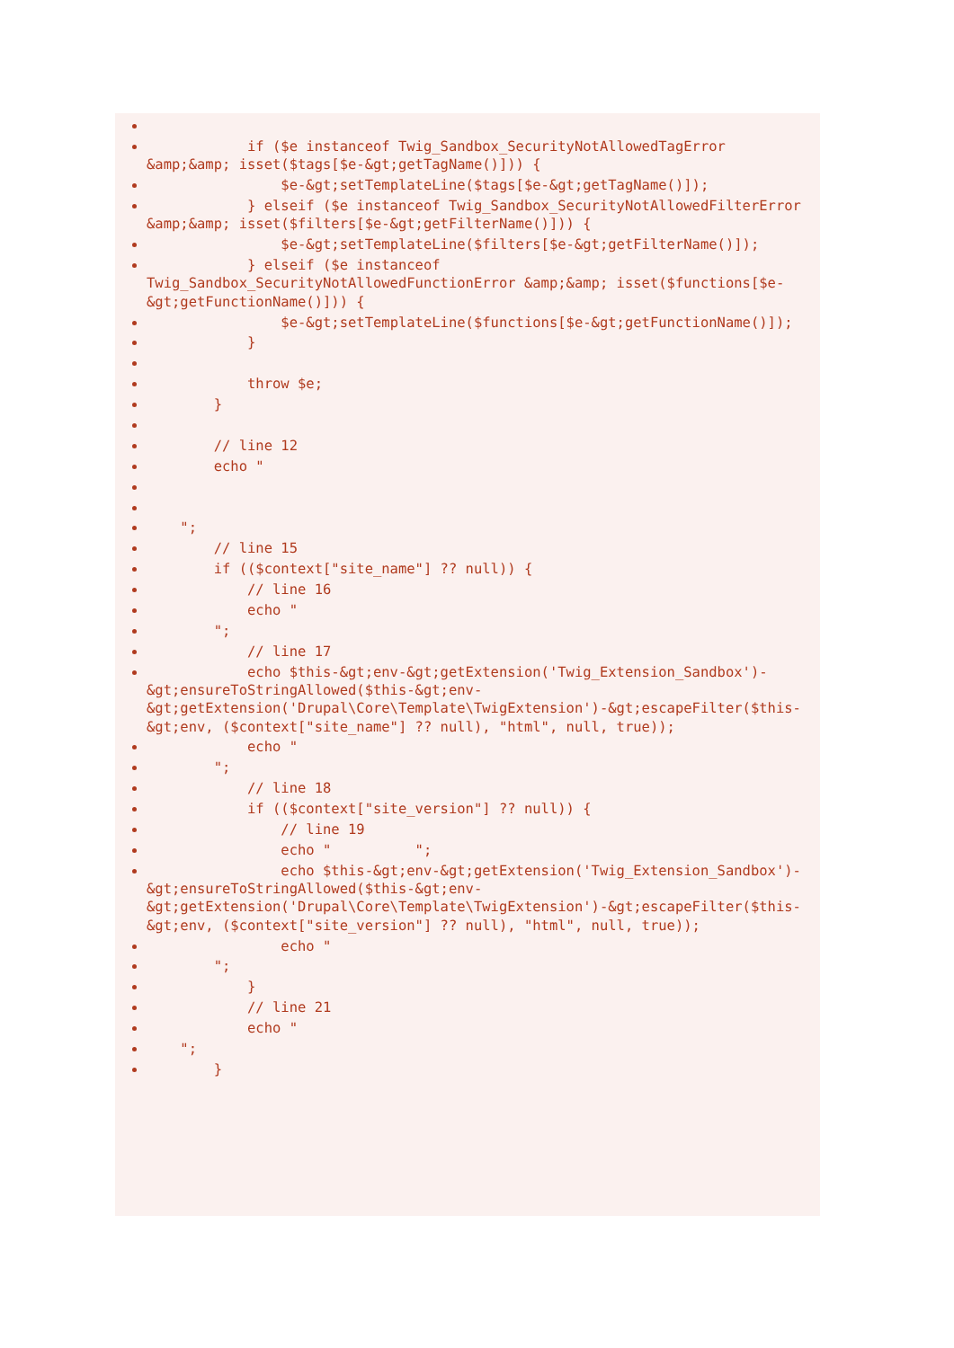if ($e instanceof Twig_Sandbox_SecurityNotAllowedTagError &amp;&amp; isset($tags[$e-&gt;getTagName()])) {
$e-&gt;setTemplateLine($tags[$e-&gt;getTagName()]);
} elseif ($e instanceof Twig_Sandbox_SecurityNotAllowedFilterError &amp;&amp; isset($filters[$e-&gt;getFilterName()])) {
$e-&gt;setTemplateLine($filters[$e-&gt;getFilterName()]);
} elseif ($e instanceof Twig_Sandbox_SecurityNotAllowedFunctionError &amp;&amp; isset($functions[$e-&gt;getFunctionName()])) {
$e-&gt;setTemplateLine($functions[$e-&gt;getFunctionName()]);
}
throw $e;
}
// line 12
echo "
";
// line 15
if (($context["site_name"] ?? null)) {
// line 16
echo "
";
// line 17
echo $this-&gt;env-&gt;getExtension('Twig_Extension_Sandbox')-&gt;ensureToStringAllowed($this-&gt;env-&gt;getExtension('Drupal\Core\Template\TwigExtension')-&gt;escapeFilter($this-&gt;env, ($context["site_name"] ?? null), "html", null, true));
echo "
";
// line 18
if (($context["site_version"] ?? null)) {
// line 19
echo " ";
echo $this-&gt;env-&gt;getExtension('Twig_Extension_Sandbox')-&gt;ensureToStringAllowed($this-&gt;env-&gt;getExtension('Drupal\Core\Template\TwigExtension')-&gt;escapeFilter($this-&gt;env, ($context["site_version"] ?? null), "html", null, true));
echo "
";
}
// line 21
echo "
";
}